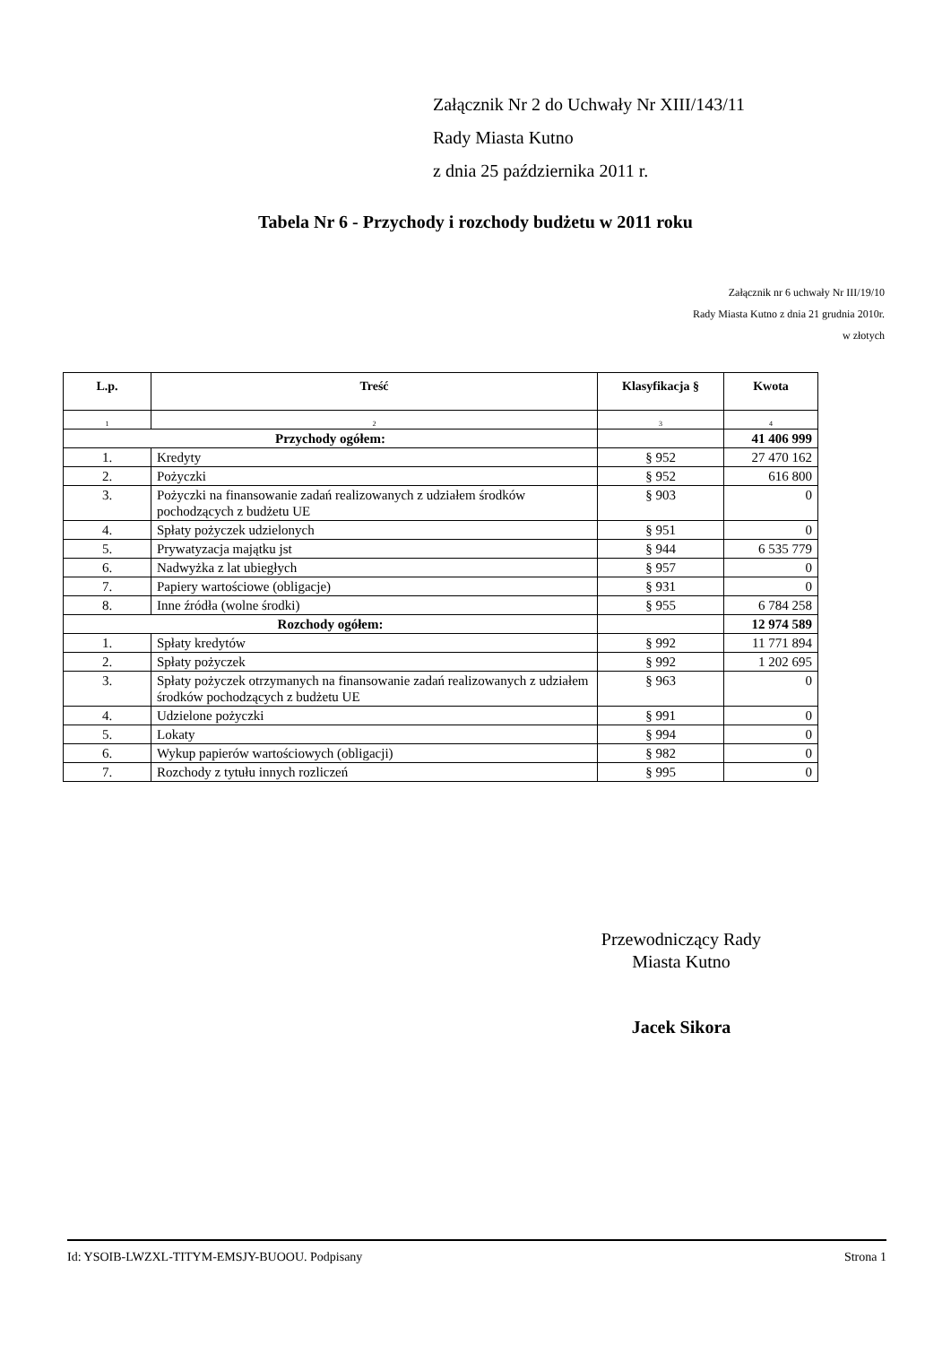Załącznik Nr 2 do Uchwały Nr XIII/143/11
Rady Miasta Kutno
z dnia 25 października 2011 r.
Tabela Nr 6 - Przychody i rozchody budżetu w 2011 roku
Załącznik nr 6 uchwały Nr III/19/10
Rady Miasta Kutno z dnia 21 grudnia 2010r.
w złotych
| L.p. | Treść | Klasyfikacja § | Kwota |
| --- | --- | --- | --- |
| 1 | 2 | 3 | 4 |
| Przychody ogółem: | | | 41 406 999 |
| 1. | Kredyty | § 952 | 27 470 162 |
| 2. | Pożyczki | § 952 | 616 800 |
| 3. | Pożyczki na finansowanie zadań realizowanych z udziałem środków pochodzących z budżetu UE | § 903 | 0 |
| 4. | Spłaty pożyczek udzielonych | § 951 | 0 |
| 5. | Prywatyzacja majątku jst | § 944 | 6 535 779 |
| 6. | Nadwyżka z lat ubiegłych | § 957 | 0 |
| 7. | Papiery wartościowe (obligacje) | § 931 | 0 |
| 8. | Inne źródła (wolne środki) | § 955 | 6 784 258 |
| Rozchody ogółem: | | | 12 974 589 |
| 1. | Spłaty kredytów | § 992 | 11 771 894 |
| 2. | Spłaty pożyczek | § 992 | 1 202 695 |
| 3. | Spłaty pożyczek otrzymanych na finansowanie zadań realizowanych z udziałem środków pochodzących z budżetu UE | § 963 | 0 |
| 4. | Udzielone pożyczki | § 991 | 0 |
| 5. | Lokaty | § 994 | 0 |
| 6. | Wykup papierów wartościowych (obligacji) | § 982 | 0 |
| 7. | Rozchody z tytułu innych rozliczeń | § 995 | 0 |
Przewodniczący Rady
Miasta Kutno
Jacek Sikora
Id: YSOIB-LWZXL-TITYM-EMSJY-BUOOU. Podpisany Strona 1